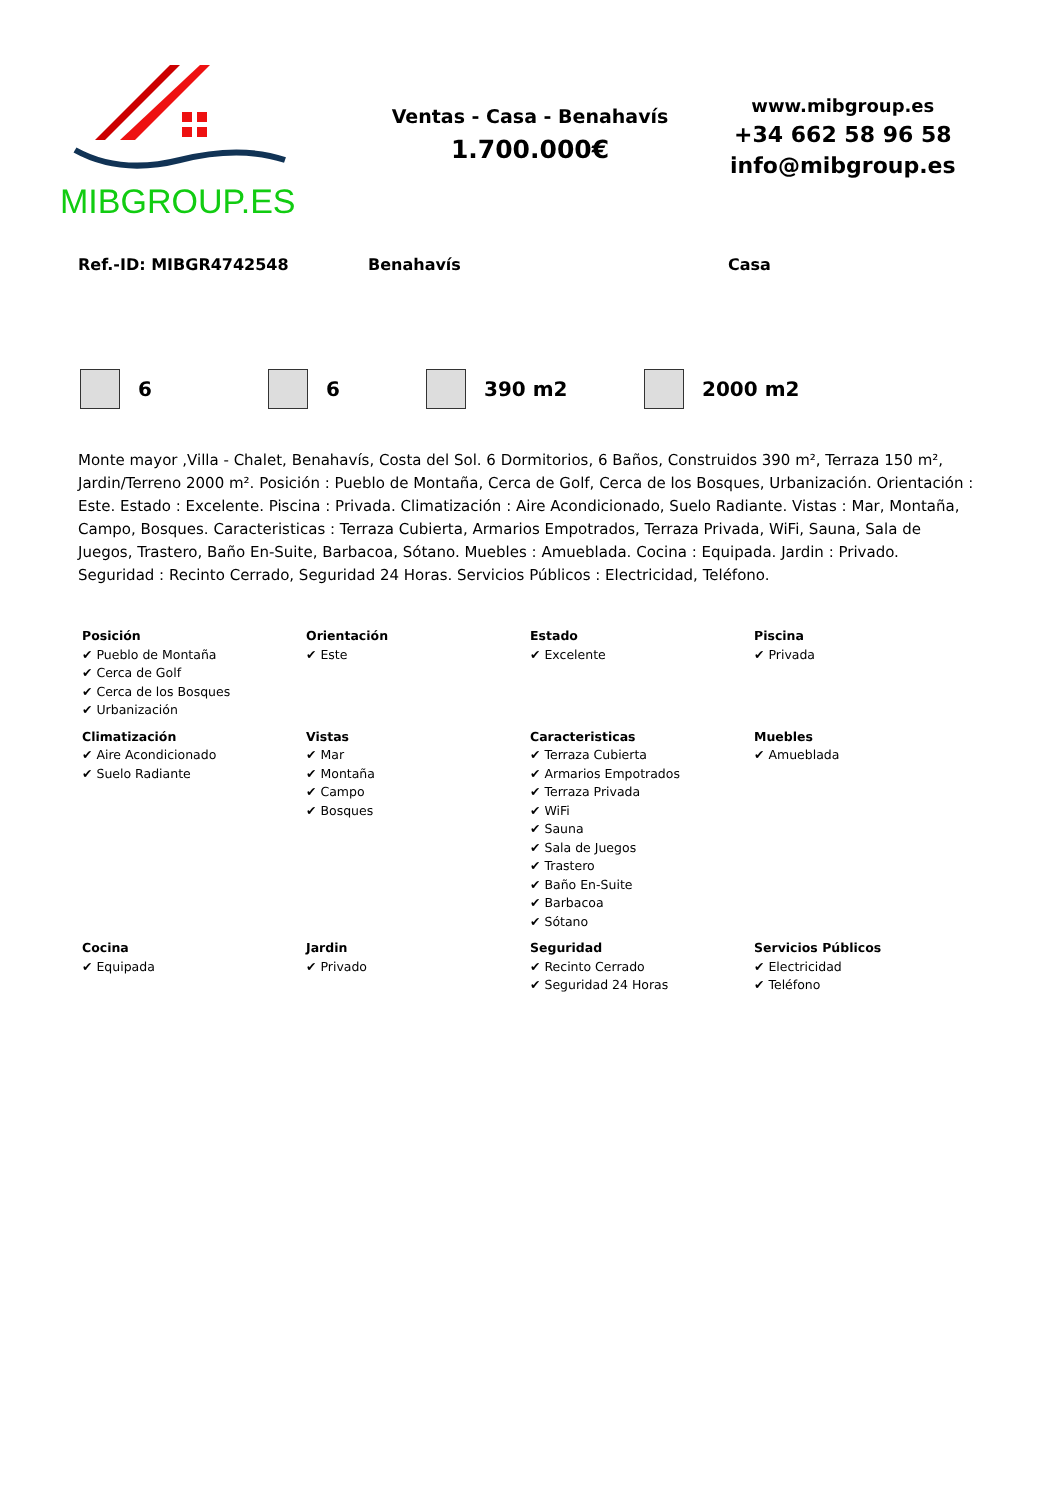MIBGROUP.ES
Ventas - Casa - Benahavís
1.700.000€
www.mibgroup.es
+34 662 58 96 58
info@mibgroup.es
Ref.-ID: MIBGR4742548 Benahavís Casa
6 6 390 m2 2000 m2
Monte mayor ,Villa - Chalet, Benahavís, Costa del Sol. 6 Dormitorios, 6 Baños, Construidos 390 m², Terraza 150 m², Jardin/Terreno 2000 m². Posición : Pueblo de Montaña, Cerca de Golf, Cerca de los Bosques, Urbanización. Orientación : Este. Estado : Excelente. Piscina : Privada. Climatización : Aire Acondicionado, Suelo Radiante. Vistas : Mar, Montaña, Campo, Bosques. Caracteristicas : Terraza Cubierta, Armarios Empotrados, Terraza Privada, WiFi, Sauna, Sala de Juegos, Trastero, Baño En-Suite, Barbacoa, Sótano. Muebles : Amueblada. Cocina : Equipada. Jardin : Privado. Seguridad : Recinto Cerrado, Seguridad 24 Horas. Servicios Públicos : Electricidad, Teléfono.
| Posición ✔ Pueblo de Montaña ✔ Cerca de Golf ✔ Cerca de los Bosques ✔ Urbanización | Orientación ✔ Este | Estado ✔ Excelente | Piscina ✔ Privada |
| Climatización ✔ Aire Acondicionado ✔ Suelo Radiante | Vistas ✔ Mar ✔ Montaña ✔ Campo ✔ Bosques | Caracteristicas ✔ Terraza Cubierta ✔ Armarios Empotrados ✔ Terraza Privada ✔ WiFi ✔ Sauna ✔ Sala de Juegos ✔ Trastero ✔ Baño En-Suite ✔ Barbacoa ✔ Sótano | Muebles ✔ Amueblada |
| Cocina ✔ Equipada | Jardin ✔ Privado | Seguridad ✔ Recinto Cerrado ✔ Seguridad 24 Horas | Servicios Públicos ✔ Electricidad ✔ Teléfono |